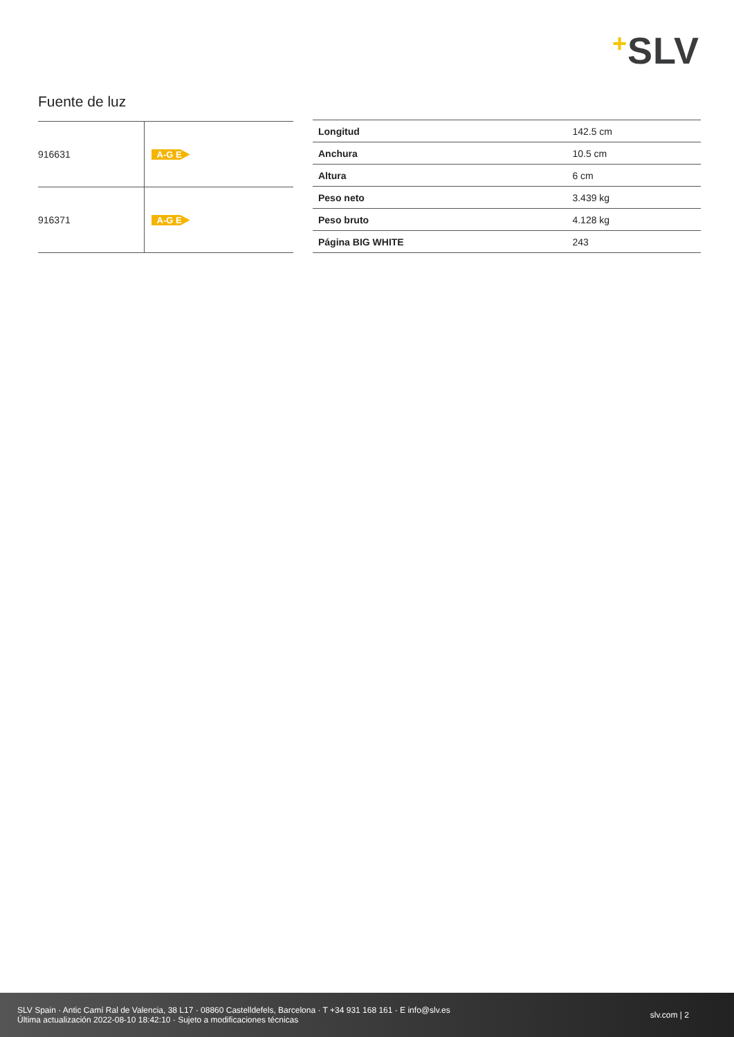+SLV
Fuente de luz
| 916631 | A-G E |
| 916371 | A-G E |
| Longitud | 142.5 cm |
| Anchura | 10.5 cm |
| Altura | 6 cm |
| Peso neto | 3.439 kg |
| Peso bruto | 4.128 kg |
| Página BIG WHITE | 243 |
SLV Spain · Antic Camí Ral de Valencia, 38 L17 · 08860 Castelldefels, Barcelona · T +34 931 168 161 · E info@slv.es
Última actualización 2022-08-10 18:42:10 · Sujeto a modificaciones técnicas
slv.com | 2